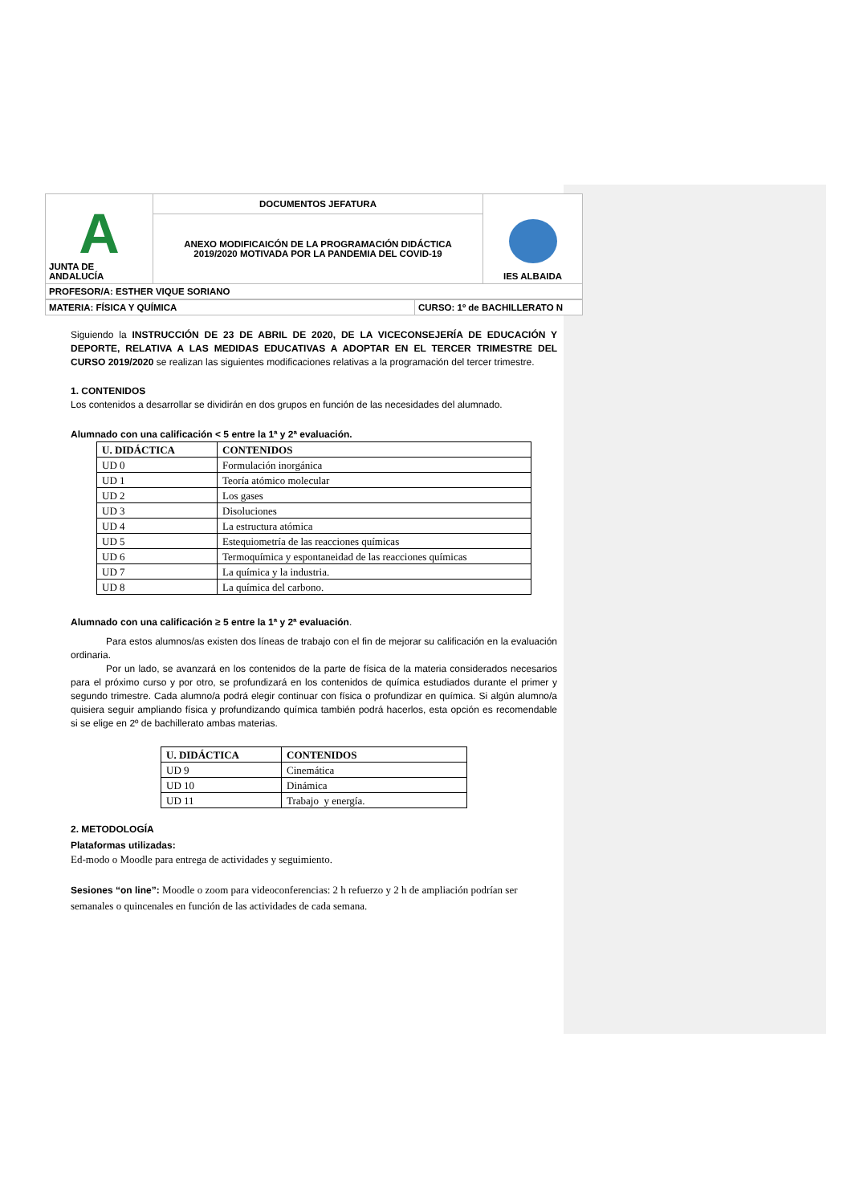| A JUNTA DE ANDALUCÍA | DOCUMENTOS JEFATURA | IES ALBAIDA |
| | ANEXO MODIFICAICÓN DE LA PROGRAMACIÓN DIDÁCTICA 2019/2020 MOTIVADA POR LA PANDEMIA DEL COVID-19 | |
| PROFESOR/A: ESTHER VIQUE SORIANO | | |
| MATERIA: FÍSICA Y QUÍMICA | CURSO: 1º de BACHILLERATO N |
Siguiendo la INSTRUCCIÓN DE 23 DE ABRIL DE 2020, DE LA VICECONSEJERÍA DE EDUCACIÓN Y DEPORTE, RELATIVA A LAS MEDIDAS EDUCATIVAS A ADOPTAR EN EL TERCER TRIMESTRE DEL CURSO 2019/2020 se realizan las siguientes modificaciones relativas a la programación del tercer trimestre.
1. CONTENIDOS
Los contenidos a desarrollar se dividirán en dos grupos en función de las necesidades del alumnado.
Alumnado con una calificación < 5 entre la 1ª y 2ª evaluación.
| U. DIDÁCTICA | CONTENIDOS |
| --- | --- |
| UD 0 | Formulación inorgánica |
| UD 1 | Teoría atómico molecular |
| UD 2 | Los gases |
| UD 3 | Disoluciones |
| UD 4 | La estructura atómica |
| UD 5 | Estequiometría de las reacciones químicas |
| UD 6 | Termoquímica y espontaneidad de las reacciones químicas |
| UD 7 | La química y la industria. |
| UD 8 | La química del carbono. |
Alumnado con una calificación ≥ 5 entre la 1ª y 2ª evaluación.
Para estos alumnos/as existen dos líneas de trabajo con el fin de mejorar su calificación en la evaluación ordinaria.
Por un lado, se avanzará en los contenidos de la parte de física de la materia considerados necesarios para el próximo curso y por otro, se profundizará en los contenidos de química estudiados durante el primer y segundo trimestre. Cada alumno/a podrá elegir continuar con física o profundizar en química. Si algún alumno/a quisiera seguir ampliando física y profundizando química también podrá hacerlos, esta opción es recomendable si se elige en 2º de bachillerato ambas materias.
| U. DIDÁCTICA | CONTENIDOS |
| --- | --- |
| UD 9 | Cinemática |
| UD 10 | Dinámica |
| UD 11 | Trabajo y energía. |
2. METODOLOGÍA
Plataformas utilizadas:
Ed-modo o Moodle para entrega de actividades y seguimiento.
Sesiones “on line”: Moodle o zoom para videoconferencias: 2 h refuerzo y 2 h de ampliación podrían ser semanales o quincenales en función de las actividades de cada semana.